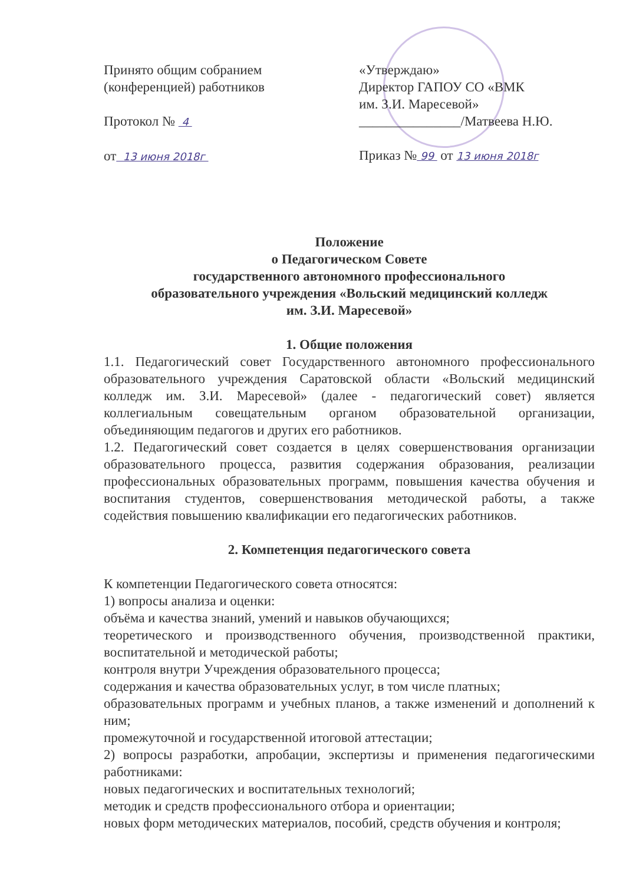Принято общим собранием
(конференцией) работников
Протокол № 4
от 13 июня 2018г
«Утверждаю»
Директор ГАПОУ СО «ВМК
им. З.И. Маресевой»
_______________/Матвеева Н.Ю.
Приказ № 99 от 13 июня 2018г
Положение
о Педагогическом Совете
государственного автономного профессионального
образовательного учреждения «Вольский медицинский колледж
им. З.И. Маресевой»
1. Общие положения
1.1. Педагогический совет Государственного автономного профессионального образовательного учреждения Саратовской области «Вольский медицинский колледж им. З.И. Маресевой» (далее - педагогический совет) является коллегиальным совещательным органом образовательной организации, объединяющим педагогов и других его работников.
1.2. Педагогический совет создается в целях совершенствования организации образовательного процесса, развития содержания образования, реализации профессиональных образовательных программ, повышения качества обучения и воспитания студентов, совершенствования методической работы, а также содействия повышению квалификации его педагогических работников.
2. Компетенция педагогического совета
К компетенции Педагогического совета относятся:
1) вопросы анализа и оценки:
объёма и качества знаний, умений и навыков обучающихся;
теоретического и производственного обучения, производственной практики, воспитательной и методической работы;
контроля внутри Учреждения образовательного процесса;
содержания и качества образовательных услуг, в том числе платных;
образовательных программ и учебных планов, а также изменений и дополнений к ним;
промежуточной и государственной итоговой аттестации;
2) вопросы разработки, апробации, экспертизы и применения педагогическими работниками:
новых педагогических и воспитательных технологий;
методик и средств профессионального отбора и ориентации;
новых форм методических материалов, пособий, средств обучения и контроля;